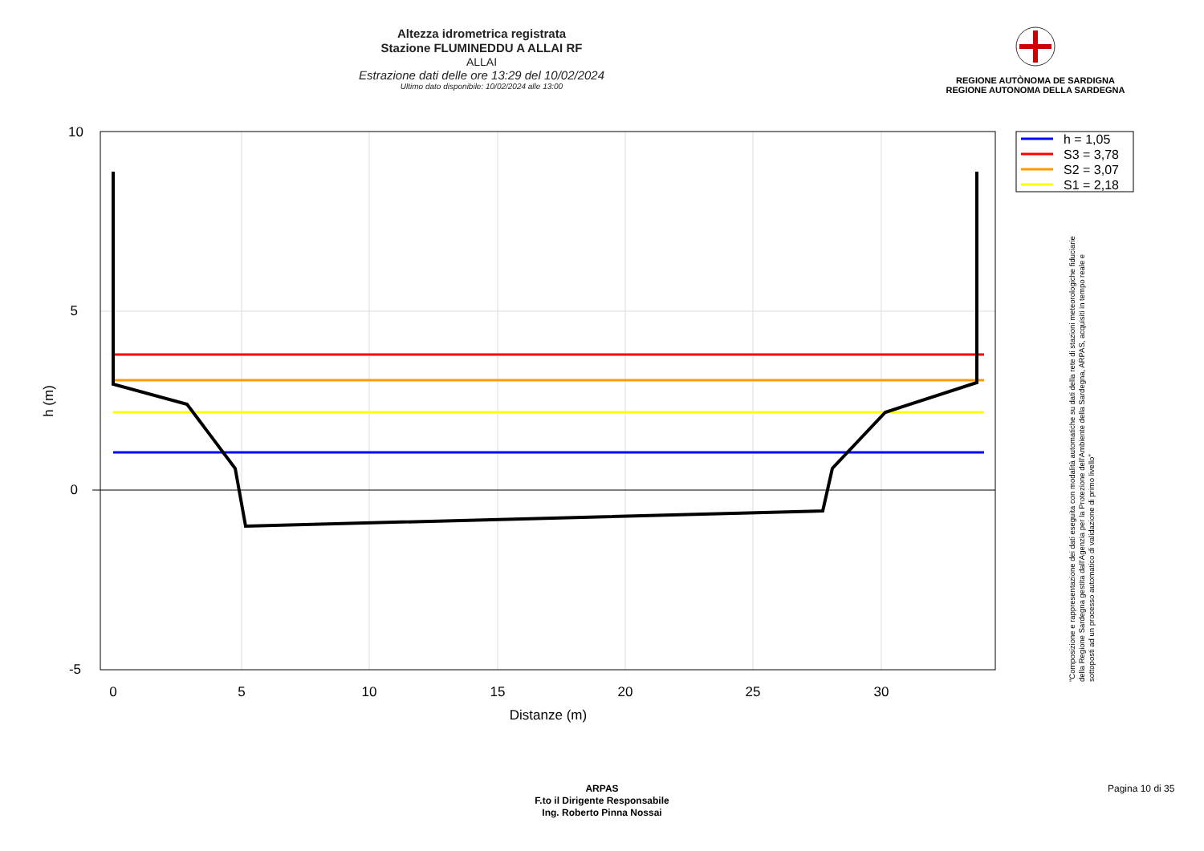Altezza idrometrica registrata
Stazione FLUMINEDDU A ALLAI RF
ALLAI
Estrazione dati delle ore 13:29 del 10/02/2024
Ultimo dato disponibile: 10/02/2024 alle 13:00
REGIONE AUTÒNOMA DE SARDIGNA
REGIONE AUTONOMA DELLA SARDEGNA
10
5
0
-5
0
5
10
15
20
25
30
Distanze (m)
h (m)
h = 1,05
S3 = 3,78
S2 = 3,07
S1 = 2,18
"Composizione e rappresentazione dei dati eseguita con modalità automatiche su dati della rete di stazioni meteorologiche fiduciarie della Regione Sardegna gestita dall'Agenzia per la Protezione dell'Ambiente della Sardegna, ARPAS, acquisiti in tempo reale e sottoposti ad un processo automatico di validazione di primo livello"
ARPAS
F.to il Dirigente Responsabile
Ing. Roberto Pinna Nossai
Pagina 10 di 35